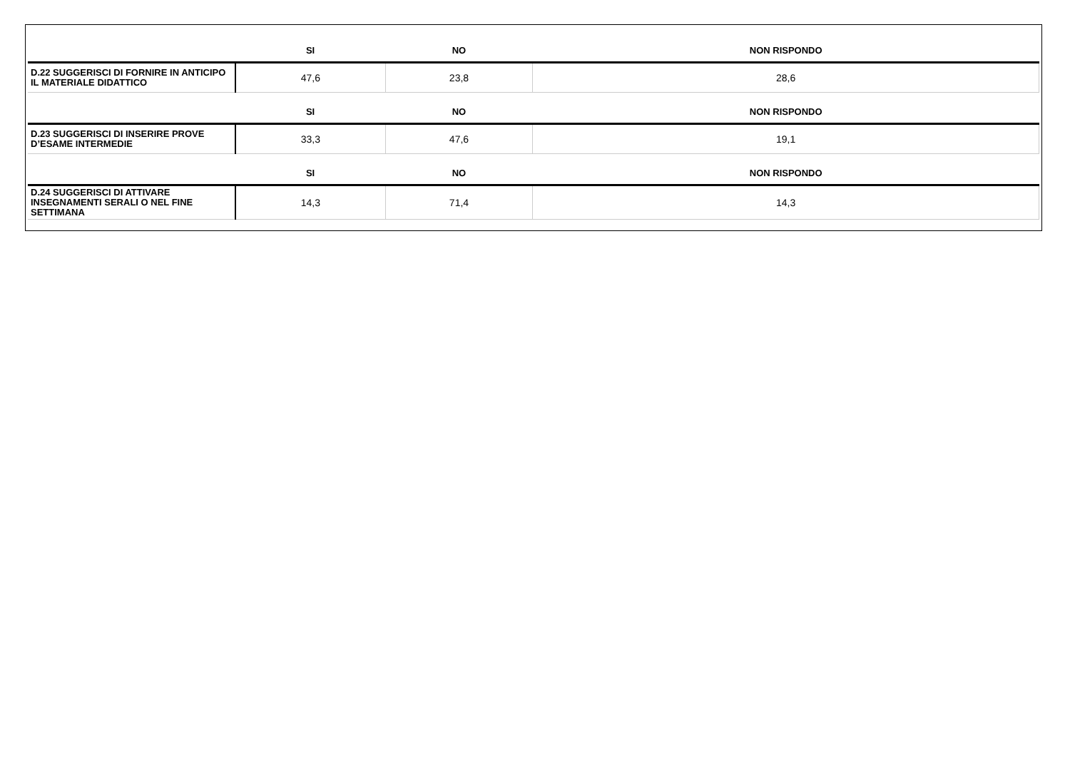| | SI | NO | NON RISPONDO |
| --- | --- | --- | --- |
| D.22 SUGGERISCI DI FORNIRE IN ANTICIPO IL MATERIALE DIDATTICO | 47,6 | 23,8 | 28,6 |
| | SI | NO | NON RISPONDO |
| --- | --- | --- | --- |
| D.23 SUGGERISCI DI INSERIRE PROVE D’ESAME INTERMEDIE | 33,3 | 47,6 | 19,1 |
| | SI | NO | NON RISPONDO |
| --- | --- | --- | --- |
| D.24 SUGGERISCI DI ATTIVARE INSEGNAMENTI SERALI O NEL FINE SETTIMANA | 14,3 | 71,4 | 14,3 |